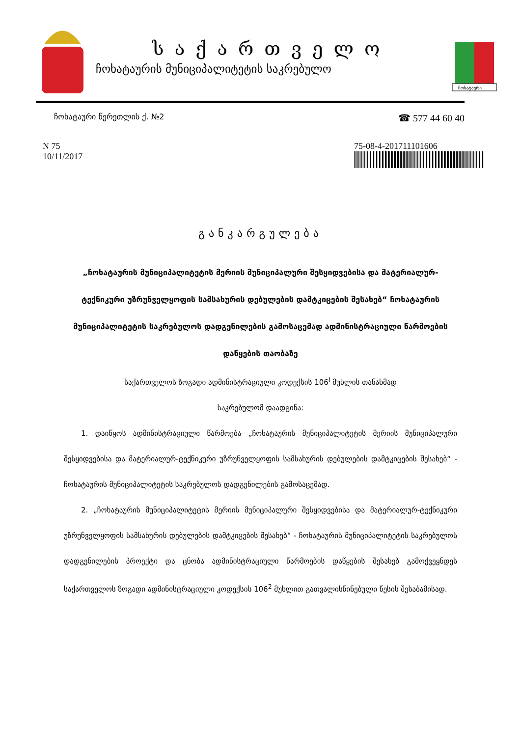საქართველო
ჩოხატაურის მუნიციპალიტეტის საკრებულო
ჩოხატაური
ჩოხატაური წერეთლის ქ. №2 ☎ 577 44 60 40
N 75
10/11/2017
75-08-4-201711101606
განკარგულება
„ჩოხატაურის მუნიციპალიტეტის მერიის მუნიციპალური შესყიდვებისა და მატერიალურ-ტექნიკური უზრუნველყოფის სამსახურის დებულების დამტკიცების შესახებ“ ჩოხატაურის მუნიციპალიტეტის საკრებულოს დადგენილების გამოსაცემად ადმინისტრაციული წარმოების დაწყების თაობაზე
საქართველოს ზოგადი ადმინისტრაციული კოდექსის 106<sup>I</sup> მუხლის თანახმად
საკრებულომ დაადგინა:
1. დაიწყოს ადმინისტრაციული წარმოება „ჩოხატაურის მუნიციპალიტეტის მერიის მუნიციპალური შესყიდვებისა და მატერიალურ-ტექნიკური უზრუნველყოფის სამსახურის დებულების დამტკიცების შესახებ“ - ჩოხატაურის მუნიციპალიტეტის საკრებულოს დადგენილების გამოსაცემად.
2. „ჩოხატაურის მუნიციპალიტეტის მერიის მუნიციპალური შესყიდვებისა და მატერიალურ-ტექნიკური უზრუნველყოფის სამსახურის დებულების დამტკიცების შესახებ“ - ჩოხატაურის მუნიციპალიტეტის საკრებულოს დადგენილების პროექტი და ცნობა ადმინისტრაციული წარმოების დაწყების შესახებ გამოქვეყნდეს საქართველოს ზოგადი ადმინისტრაციული კოდექსის 106<sup>2</sup> მუხლით გათვალისწინებული წესის შესაბამისად.